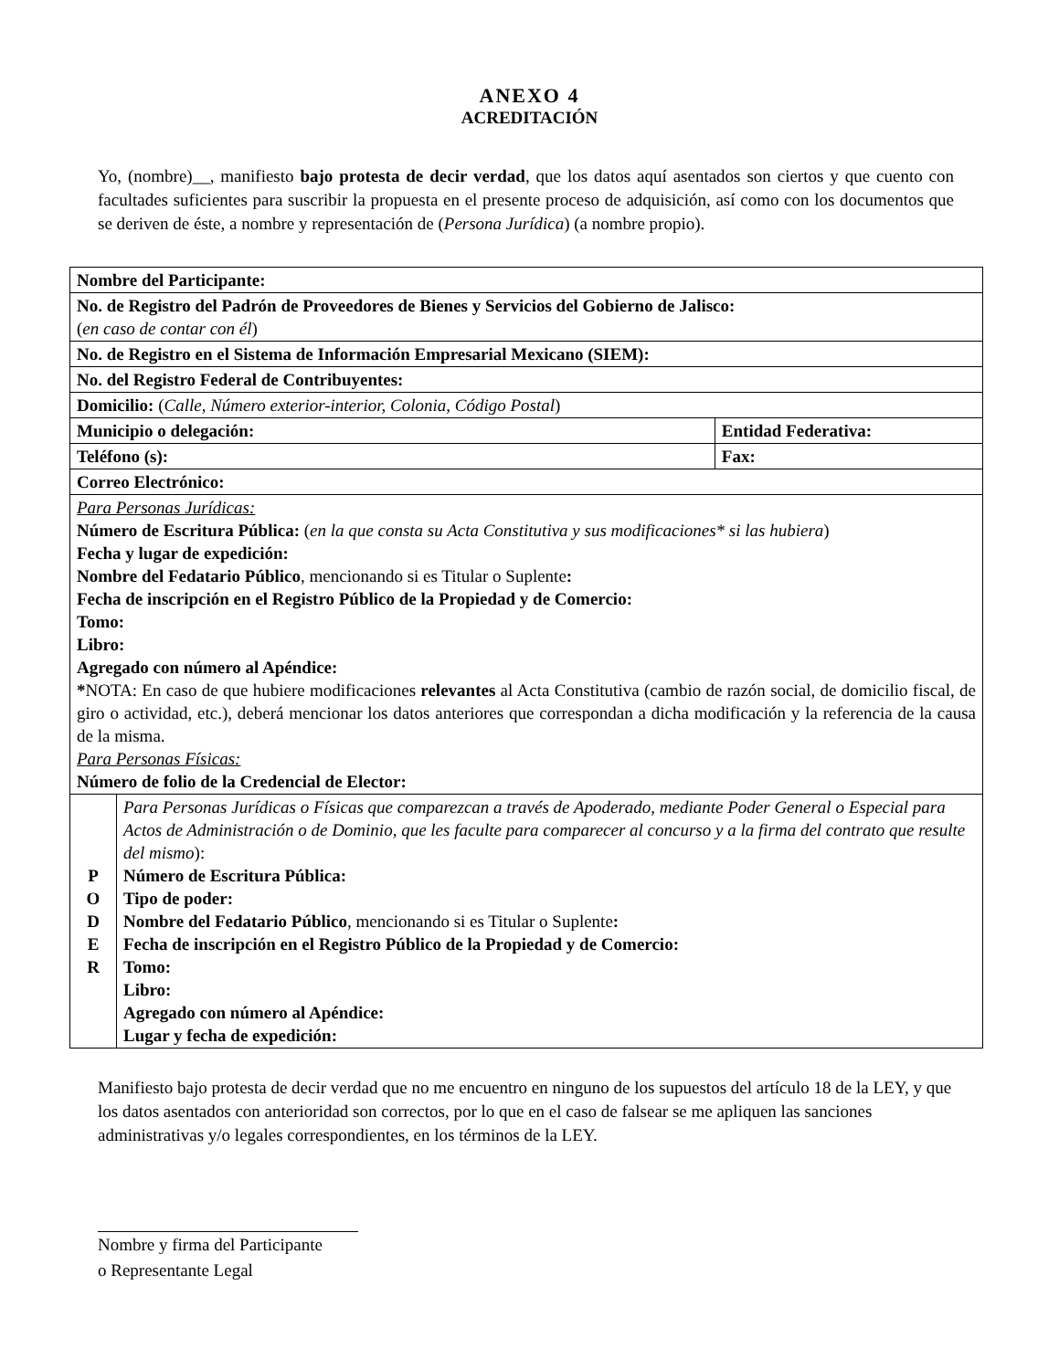ANEXO 4
ACREDITACIÓN
Yo, (nombre)__, manifiesto bajo protesta de decir verdad, que los datos aquí asentados son ciertos y que cuento con facultades suficientes para suscribir la propuesta en el presente proceso de adquisición, así como con los documentos que se deriven de éste, a nombre y representación de (Persona Jurídica) (a nombre propio).
| Nombre del Participante: | | |
| No. de Registro del Padrón de Proveedores de Bienes y Servicios del Gobierno de Jalisco: ( en caso de contar con él ) | | |
| No. de Registro en el Sistema de Información Empresarial Mexicano (SIEM): | | |
| No. del Registro Federal de Contribuyentes: | | |
| Domicilio: ( Calle, Número exterior-interior, Colonia, Código Postal ) | | |
| Municipio o delegación: | | Entidad Federativa: |
| Teléfono (s): | | Fax: |
| Correo Electrónico: | | |
| Para Personas Jurídicas: Número de Escritura Pública: ( en la que consta su Acta Constitutiva y sus modificaciones* si las hubiera ) Fecha y lugar de expedición: Nombre del Fedatario Público , mencionando si es Titular o Suplente : Fecha de inscripción en el Registro Público de la Propiedad y de Comercio: Tomo: Libro: Agregado con número al Apéndice: * NOTA: En caso de que hubiere modificaciones relevantes al Acta Constitutiva (cambio de razón social, de domicilio fiscal, de giro o actividad, etc.), deberá mencionar los datos anteriores que correspondan a dicha modificación y la referencia de la causa de la misma. Para Personas Físicas: Número de folio de la Credencial de Elector: | | |
| P O D E R | Para Personas Jurídicas o Físicas que comparezcan a través de Apoderado, mediante Poder General o Especial para Actos de Administración o de Dominio, que les faculte para comparecer al concurso y a la firma del contrato que resulte del mismo ): Número de Escritura Pública: Tipo de poder: Nombre del Fedatario Público , mencionando si es Titular o Suplente : Fecha de inscripción en el Registro Público de la Propiedad y de Comercio: Tomo: Libro: Agregado con número al Apéndice: Lugar y fecha de expedición: | |
Manifiesto bajo protesta de decir verdad que no me encuentro en ninguno de los supuestos del artículo 18 de la LEY, y que los datos asentados con anterioridad son correctos, por lo que en el caso de falsear se me apliquen las sanciones administrativas y/o legales correspondientes, en los términos de la LEY.
Nombre y firma del Participante
o Representante Legal